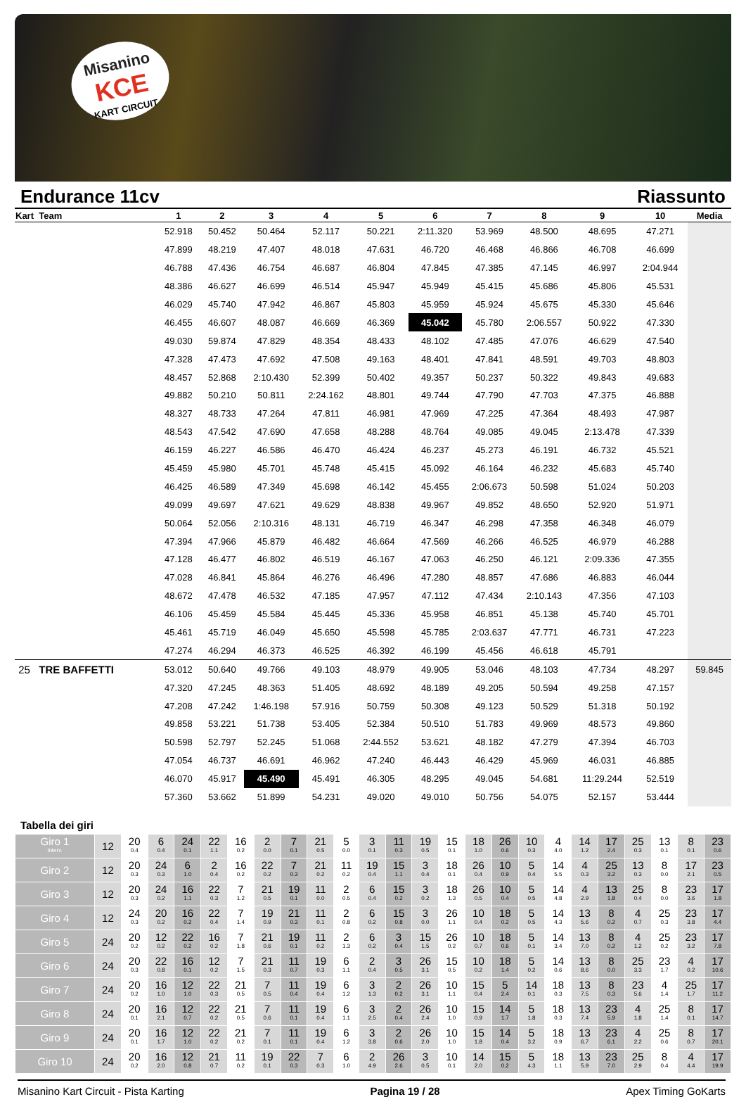Misanino
KCE
KART CIRCUIT
Endurance 11cv Riassunto
| Kart Team | 1 | 2 | 3 | 4 | 5 | 6 | 7 | 8 | 9 | 10 | Media |
| --- | --- | --- | --- | --- | --- | --- | --- | --- | --- | --- | --- |
| | 52.918 | 50.452 | 50.464 | 52.117 | 50.221 | 2:11.320 | 53.969 | 48.500 | 48.695 | 47.271 | |
| | 47.899 | 48.219 | 47.407 | 48.018 | 47.631 | 46.720 | 46.468 | 46.866 | 46.708 | 46.699 | |
| | 46.788 | 47.436 | 46.754 | 46.687 | 46.804 | 47.845 | 47.385 | 47.145 | 46.997 | 2:04.944 | |
| | 48.386 | 46.627 | 46.699 | 46.514 | 45.947 | 45.949 | 45.415 | 45.686 | 45.806 | 45.531 | |
| | 46.029 | 45.740 | 47.942 | 46.867 | 45.803 | 45.959 | 45.924 | 45.675 | 45.330 | 45.646 | |
| | 46.455 | 46.607 | 48.087 | 46.669 | 46.369 | 45.042 | 45.780 | 2:06.557 | 50.922 | 47.330 | |
| | 49.030 | 59.874 | 47.829 | 48.354 | 48.433 | 48.102 | 47.485 | 47.076 | 46.629 | 47.540 | |
| | 47.328 | 47.473 | 47.692 | 47.508 | 49.163 | 48.401 | 47.841 | 48.591 | 49.703 | 48.803 | |
| | 48.457 | 52.868 | 2:10.430 | 52.399 | 50.402 | 49.357 | 50.237 | 50.322 | 49.843 | 49.683 | |
| | 49.882 | 50.210 | 50.811 | 2:24.162 | 48.801 | 49.744 | 47.790 | 47.703 | 47.375 | 46.888 | |
| | 48.327 | 48.733 | 47.264 | 47.811 | 46.981 | 47.969 | 47.225 | 47.364 | 48.493 | 47.987 | |
| | 48.543 | 47.542 | 47.690 | 47.658 | 48.288 | 48.764 | 49.085 | 49.045 | 2:13.478 | 47.339 | |
| | 46.159 | 46.227 | 46.586 | 46.470 | 46.424 | 46.237 | 45.273 | 46.191 | 46.732 | 45.521 | |
| | 45.459 | 45.980 | 45.701 | 45.748 | 45.415 | 45.092 | 46.164 | 46.232 | 45.683 | 45.740 | |
| | 46.425 | 46.589 | 47.349 | 45.698 | 46.142 | 45.455 | 2:06.673 | 50.598 | 51.024 | 50.203 | |
| | 49.099 | 49.697 | 47.621 | 49.629 | 48.838 | 49.967 | 49.852 | 48.650 | 52.920 | 51.971 | |
| | 50.064 | 52.056 | 2:10.316 | 48.131 | 46.719 | 46.347 | 46.298 | 47.358 | 46.348 | 46.079 | |
| | 47.394 | 47.966 | 45.879 | 46.482 | 46.664 | 47.569 | 46.266 | 46.525 | 46.979 | 46.288 | |
| | 47.128 | 46.477 | 46.802 | 46.519 | 46.167 | 47.063 | 46.250 | 46.121 | 2:09.336 | 47.355 | |
| | 47.028 | 46.841 | 45.864 | 46.276 | 46.496 | 47.280 | 48.857 | 47.686 | 46.883 | 46.044 | |
| | 48.672 | 47.478 | 46.532 | 47.185 | 47.957 | 47.112 | 47.434 | 2:10.143 | 47.356 | 47.103 | |
| | 46.106 | 45.459 | 45.584 | 45.445 | 45.336 | 45.958 | 46.851 | 45.138 | 45.740 | 45.701 | |
| | 45.461 | 45.719 | 46.049 | 45.650 | 45.598 | 45.785 | 2:03.637 | 47.771 | 46.731 | 47.223 | |
| | 47.274 | 46.294 | 46.373 | 46.525 | 46.392 | 46.199 | 45.456 | 46.618 | 45.791 | | |
| 25 TRE BAFFETTI | 53.012 | 50.640 | 49.766 | 49.103 | 48.979 | 49.905 | 53.046 | 48.103 | 47.734 | 48.297 | 59.845 |
| | 47.320 | 47.245 | 48.363 | 51.405 | 48.692 | 48.189 | 49.205 | 50.594 | 49.258 | 47.157 | |
| | 47.208 | 47.242 | 1:46.198 | 57.916 | 50.759 | 50.308 | 49.123 | 50.529 | 51.318 | 50.192 | |
| | 49.858 | 53.221 | 51.738 | 53.405 | 52.384 | 50.510 | 51.783 | 49.969 | 48.573 | 49.860 | |
| | 50.598 | 52.797 | 52.245 | 51.068 | 2:44.552 | 53.621 | 48.182 | 47.279 | 47.394 | 46.703 | |
| | 47.054 | 46.737 | 46.691 | 46.962 | 47.240 | 46.443 | 46.429 | 45.969 | 46.031 | 46.885 | |
| | 46.070 | 45.917 | 45.490 | 45.491 | 46.305 | 48.295 | 49.045 | 54.681 | 11:29.244 | 52.519 | |
| | 57.360 | 53.662 | 51.899 | 54.231 | 49.020 | 49.010 | 50.756 | 54.075 | 52.157 | 53.444 | |
Tabella dei giri
| Giro 1 Interv. | 12 | 20 0.4 | 6 0.4 | 24 0.1 | 22 1.1 | 16 0.2 | 2 0.0 | 7 0.1 | 21 0.5 | 5 0.0 | 3 0.1 | 11 0.3 | 19 0.5 | 15 0.1 | 18 1.0 | 26 0.6 | 10 0.3 | 4 4.0 | 14 1.2 | 17 2.4 | 25 0.3 | 13 0.1 | 8 0.1 | 23 0.6 |
| Giro 2 | 12 | 20 0.3 | 24 0.3 | 6 1.0 | 2 0.4 | 16 0.2 | 22 0.2 | 7 0.3 | 21 0.2 | 11 0.2 | 19 0.4 | 15 1.1 | 3 0.4 | 18 0.1 | 26 0.4 | 10 0.9 | 5 0.4 | 14 5.5 | 4 0.3 | 25 3.2 | 13 0.3 | 8 0.0 | 17 2.1 | 23 0.5 |
| Giro 3 | 12 | 20 0.3 | 24 0.2 | 16 1.1 | 22 0.3 | 7 1.2 | 21 0.5 | 19 0.1 | 11 0.0 | 2 0.5 | 6 0.4 | 15 0.2 | 3 0.2 | 18 1.3 | 26 0.5 | 10 0.4 | 5 0.5 | 14 4.8 | 4 2.9 | 13 1.8 | 25 0.4 | 8 0.0 | 23 3.6 | 17 1.8 |
| Giro 4 | 12 | 24 0.3 | 20 0.2 | 16 0.2 | 22 0.4 | 7 1.4 | 19 0.9 | 21 0.3 | 11 0.1 | 2 0.8 | 6 0.2 | 15 0.8 | 3 0.0 | 26 1.1 | 10 0.4 | 18 0.2 | 5 0.5 | 14 4.3 | 13 5.6 | 8 0.2 | 4 0.7 | 25 0.3 | 23 3.8 | 17 4.4 |
| Giro 5 | 24 | 20 0.2 | 12 0.2 | 22 0.2 | 16 0.2 | 7 1.8 | 21 0.6 | 19 0.1 | 11 0.2 | 2 1.3 | 6 0.2 | 3 0.4 | 15 1.5 | 26 0.2 | 10 0.7 | 18 0.6 | 5 0.1 | 14 3.4 | 13 7.0 | 8 0.2 | 4 1.2 | 25 0.2 | 23 3.2 | 17 7.8 |
| Giro 6 | 24 | 20 0.3 | 22 0.8 | 16 0.1 | 12 0.2 | 7 1.5 | 21 0.3 | 11 0.7 | 19 0.3 | 6 1.1 | 2 0.4 | 3 0.5 | 26 3.1 | 15 0.5 | 10 0.2 | 18 1.4 | 5 0.2 | 14 0.6 | 13 8.6 | 8 0.0 | 25 3.3 | 23 1.7 | 4 0.2 | 17 10.6 |
| Giro 7 | 24 | 20 0.2 | 16 1.0 | 12 1.0 | 22 0.3 | 21 0.5 | 7 0.5 | 11 0.4 | 19 0.4 | 6 1.2 | 3 1.3 | 2 0.2 | 26 3.1 | 10 1.1 | 15 0.4 | 5 2.4 | 14 0.1 | 18 0.3 | 13 7.5 | 8 0.3 | 23 5.6 | 4 1.4 | 25 1.7 | 17 11.2 |
| Giro 8 | 24 | 20 0.1 | 16 2.1 | 12 0.7 | 22 0.2 | 21 0.5 | 7 0.6 | 11 0.1 | 19 0.4 | 6 1.1 | 3 2.5 | 2 0.4 | 26 2.4 | 10 1.0 | 15 0.9 | 14 1.7 | 5 1.8 | 18 0.3 | 13 7.4 | 23 5.9 | 4 1.8 | 25 1.4 | 8 0.1 | 17 14.7 |
| Giro 9 | 24 | 20 0.1 | 16 1.7 | 12 1.0 | 22 0.2 | 21 0.2 | 7 0.1 | 11 0.1 | 19 0.4 | 6 1.2 | 3 3.8 | 2 0.6 | 26 2.0 | 10 1.0 | 15 1.8 | 14 0.4 | 5 3.2 | 18 0.9 | 13 6.7 | 23 6.1 | 4 2.2 | 25 0.6 | 8 0.7 | 17 20.1 |
| Giro 10 | 24 | 20 0.2 | 16 2.0 | 12 0.8 | 21 0.7 | 11 0.2 | 19 0.1 | 22 0.3 | 7 0.3 | 6 1.0 | 2 4.9 | 26 2.6 | 3 0.5 | 10 0.1 | 14 2.0 | 15 0.2 | 5 4.3 | 18 1.1 | 13 5.9 | 23 7.0 | 25 2.9 | 8 0.4 | 4 4.4 | 17 19.9 |
Misanino Kart Circuit - Pista Karting Pagina 19 / 28 Apex Timing GoKarts